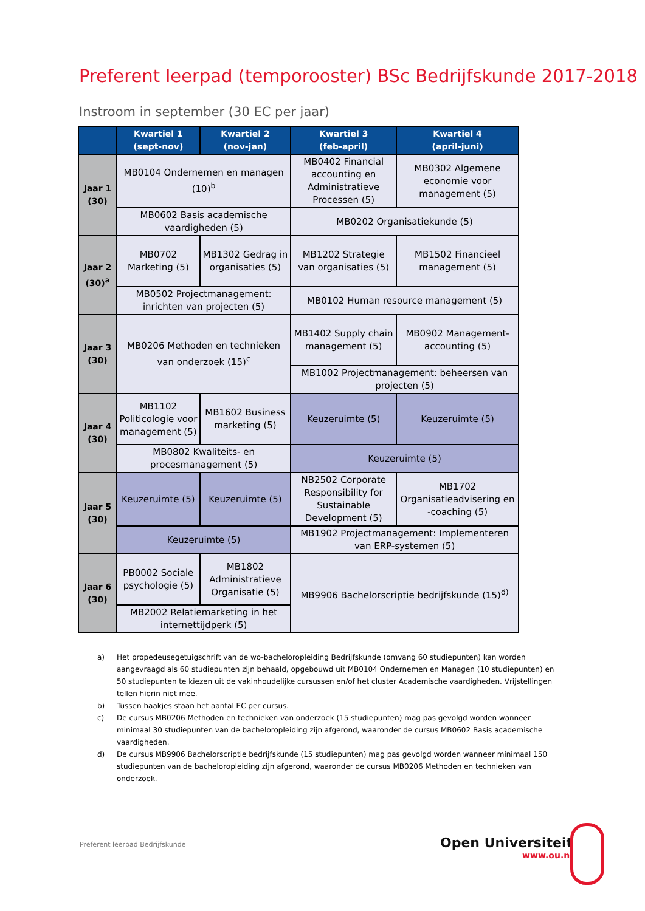Preferent leerpad (temporooster) BSc Bedrijfskunde 2017-2018
Instroom in september (30 EC per jaar)
| | Kwartiel 1 (sept-nov) | Kwartiel 2 (nov-jan) | Kwartiel 3 (feb-april) | Kwartiel 4 (april-juni) |
| --- | --- | --- | --- | --- |
| Jaar 1 (30) | MB0104 Ondernemen en managen (10)<sup>b</sup> | | MB0402 Financial accounting en Administratieve Processen (5) | MB0302 Algemene economie voor management (5) |
| | MB0602 Basis academische vaardigheden (5) | | MB0202 Organisatiekunde (5) | |
| Jaar 2 (30)<sup>a</sup> | MB0702 Marketing (5) | MB1302 Gedrag in organisaties (5) | MB1202 Strategie van organisaties (5) | MB1502 Financieel management (5) |
| | MB0502 Projectmanagement: inrichten van projecten (5) | | MB0102 Human resource management (5) | |
| Jaar 3 (30) | MB0206 Methoden en technieken van onderzoek (15)<sup>c</sup> | | MB1402 Supply chain management (5) | MB0902 Management-accounting (5) |
| | | | MB1002 Projectmanagement: beheersen van projecten (5) | |
| Jaar 4 (30) | MB1102 Politicologie voor management (5) | MB1602 Business marketing (5) | Keuzeruimte (5) | Keuzeruimte (5) |
| | MB0802 Kwaliteits- en procesmanagement (5) | | Keuzeruimte (5) | |
| Jaar 5 (30) | Keuzeruimte (5) | Keuzeruimte (5) | NB2502 Corporate Responsibility for Sustainable Development (5) | MB1702 Organisatieadvisering en -coaching (5) |
| | Keuzeruimte (5) | | MB1902 Projectmanagement: Implementeren van ERP-systemen (5) | |
| Jaar 6 (30) | PB0002 Sociale psychologie (5) | MB1802 Administratieve Organisatie (5) | MB9906 Bachelorscriptie bedrijfskunde (15)<sup>d)</sup> | |
| | MB2002 Relatiemarketing in het internettijdperk (5) | | | |
a) Het propedeusegetuigschrift van de wo-bacheloropleiding Bedrijfskunde (omvang 60 studiepunten) kan worden aangevraagd als 60 studiepunten zijn behaald, opgebouwd uit MB0104 Ondernemen en Managen (10 studiepunten) en 50 studiepunten te kiezen uit de vakinhoudelijke cursussen en/of het cluster Academische vaardigheden. Vrijstellingen tellen hierin niet mee.
b) Tussen haakjes staan het aantal EC per cursus.
c) De cursus MB0206 Methoden en technieken van onderzoek (15 studiepunten) mag pas gevolgd worden wanneer minimaal 30 studiepunten van de bacheloropleiding zijn afgerond, waaronder de cursus MB0602 Basis academische vaardigheden.
d) De cursus MB9906 Bachelorscriptie bedrijfskunde (15 studiepunten) mag pas gevolgd worden wanneer minimaal 150 studiepunten van de bacheloropleiding zijn afgerond, waaronder de cursus MB0206 Methoden en technieken van onderzoek.
Preferent leerpad Bedrijfskunde
Open Universiteit
www.ou.nl